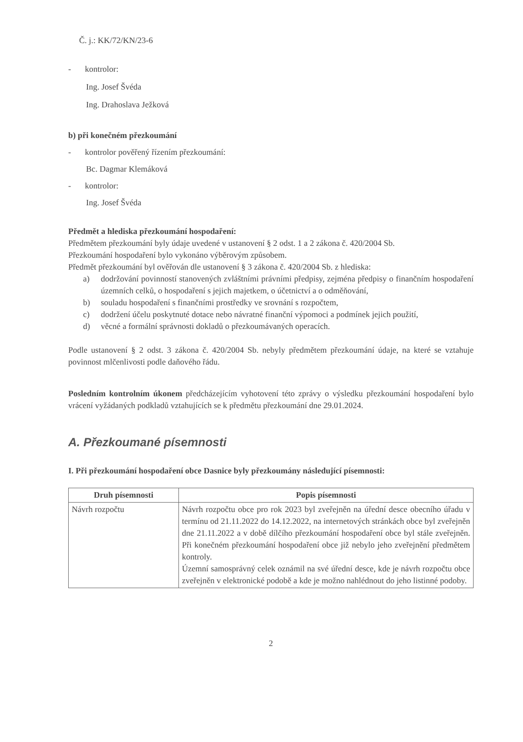Č. j.: KK/72/KN/23-6
- kontrolor:
Ing. Josef Švéda
Ing. Drahoslava Ježková
b) při konečném přezkoumání
- kontrolor pověřený řízením přezkoumání:
Bc. Dagmar Klemáková
- kontrolor:
Ing. Josef Švéda
Předmět a hlediska přezkoumání hospodaření:
Předmětem přezkoumání byly údaje uvedené v ustanovení § 2 odst. 1 a 2 zákona č. 420/2004 Sb.
Přezkoumání hospodaření bylo vykonáno výběrovým způsobem.
Předmět přezkoumání byl ověřován dle ustanovení § 3 zákona č. 420/2004 Sb. z hlediska:
a) dodržování povinností stanovených zvláštními právními předpisy, zejména předpisy o finančním hospodaření územních celků, o hospodaření s jejich majetkem, o účetnictví a o odměňování,
b) souladu hospodaření s finančními prostředky ve srovnání s rozpočtem,
c) dodržení účelu poskytnuté dotace nebo návratné finanční výpomoci a podmínek jejich použití,
d) věcné a formální správnosti dokladů o přezkoumávaných operacích.
Podle ustanovení § 2 odst. 3 zákona č. 420/2004 Sb. nebyly předmětem přezkoumání údaje, na které se vztahuje povinnost mlčenlivosti podle daňového řádu.
Posledním kontrolním úkonem předcházejícím vyhotovení této zprávy o výsledku přezkoumání hospodaření bylo vrácení vyžádaných podkladů vztahujících se k předmětu přezkoumání dne 29.01.2024.
A. Přezkoumané písemnosti
I. Při přezkoumání hospodaření obce Dasnice byly přezkoumány následující písemnosti:
| Druh písemnosti | Popis písemnosti |
| --- | --- |
| Návrh rozpočtu | Návrh rozpočtu obce pro rok 2023 byl zveřejněn na úřední desce obecního úřadu v termínu od 21.11.2022 do 14.12.2022, na internetových stránkách obce byl zveřejněn dne 21.11.2022 a v době dílčího přezkoumání hospodaření obce byl stále zveřejněn. Při konečném přezkoumání hospodaření obce již nebylo jeho zveřejnění předmětem kontroly. Územní samosprávný celek oznámil na své úřední desce, kde je návrh rozpočtu obce zveřejněn v elektronické podobě a kde je možno nahlédnout do jeho listinné podoby. |
2